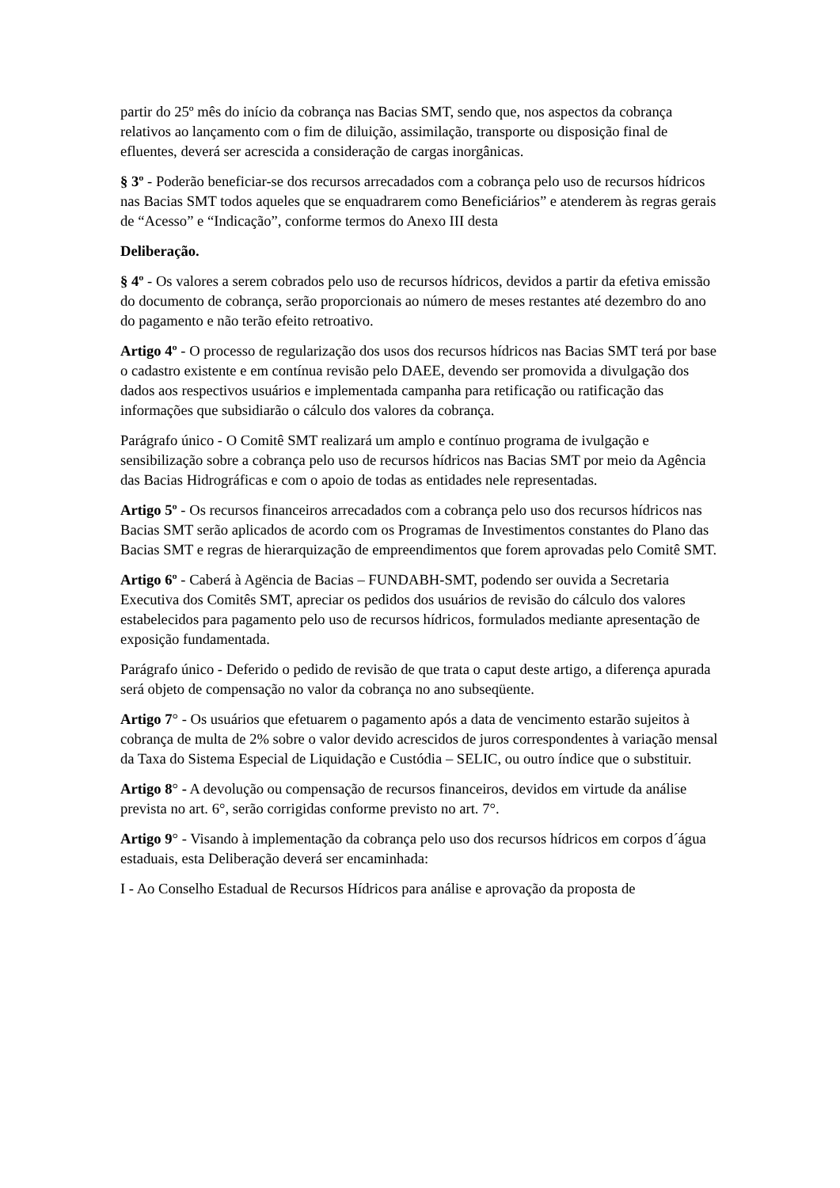partir do 25º mês do início da cobrança nas Bacias SMT, sendo que, nos aspectos da cobrança relativos ao lançamento com o fim de diluição, assimilação, transporte ou disposição final de efluentes, deverá ser acrescida a consideração de cargas inorgânicas.
§ 3º - Poderão beneficiar-se dos recursos arrecadados com a cobrança pelo uso de recursos hídricos nas Bacias SMT todos aqueles que se enquadrarem como Beneficiários” e atenderem às regras gerais de “Acesso” e “Indicação”, conforme termos do Anexo III desta
Deliberação.
§ 4º - Os valores a serem cobrados pelo uso de recursos hídricos, devidos a partir da efetiva emissão do documento de cobrança, serão proporcionais ao número de meses restantes até dezembro do ano do pagamento e não terão efeito retroativo.
Artigo 4º - O processo de regularização dos usos dos recursos hídricos nas Bacias SMT terá por base o cadastro existente e em contínua revisão pelo DAEE, devendo ser promovida a divulgação dos dados aos respectivos usuários e implementada campanha para retificação ou ratificação das informações que subsidiarão o cálculo dos valores da cobrança.
Parágrafo único - O Comitê SMT realizará um amplo e contínuo programa de ivulgação e sensibilização sobre a cobrança pelo uso de recursos hídricos nas Bacias SMT por meio da Agência das Bacias Hidrográficas e com o apoio de todas as entidades nele representadas.
Artigo 5º - Os recursos financeiros arrecadados com a cobrança pelo uso dos recursos hídricos nas Bacias SMT serão aplicados de acordo com os Programas de Investimentos constantes do Plano das Bacias SMT e regras de hierarquização de empreendimentos que forem aprovadas pelo Comitê SMT.
Artigo 6º - Caberá à Agëncia de Bacias – FUNDABH-SMT, podendo ser ouvida a Secretaria Executiva dos Comitês SMT, apreciar os pedidos dos usuários de revisão do cálculo dos valores estabelecidos para pagamento pelo uso de recursos hídricos, formulados mediante apresentação de exposição fundamentada.
Parágrafo único - Deferido o pedido de revisão de que trata o caput deste artigo, a diferença apurada será objeto de compensação no valor da cobrança no ano subseqüente.
Artigo 7° - Os usuários que efetuarem o pagamento após a data de vencimento estarão sujeitos à cobrança de multa de 2% sobre o valor devido acrescidos de juros correspondentes à variação mensal da Taxa do Sistema Especial de Liquidação e Custódia – SELIC, ou outro índice que o substituir.
Artigo 8° - A devolução ou compensação de recursos financeiros, devidos em virtude da análise prevista no art. 6°, serão corrigidas conforme previsto no art. 7°.
Artigo 9° - Visando à implementação da cobrança pelo uso dos recursos hídricos em corpos d´água estaduais, esta Deliberação deverá ser encaminhada:
I - Ao Conselho Estadual de Recursos Hídricos para análise e aprovação da proposta de